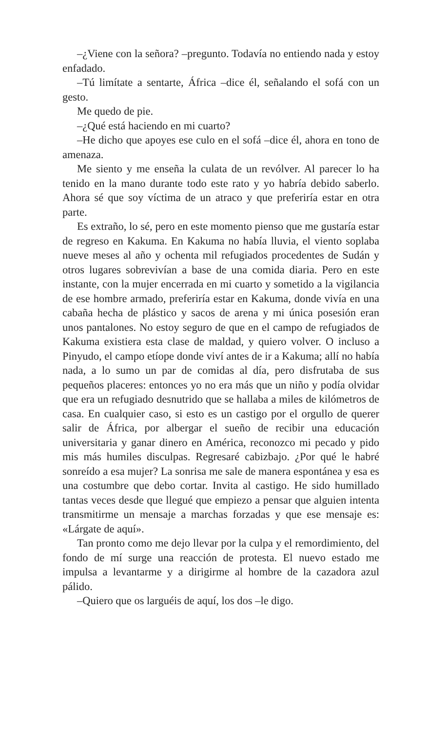–¿Viene con la señora? –pregunto. Todavía no entiendo nada y estoy enfadado.
–Tú limítate a sentarte, África –dice él, señalando el sofá con un gesto.
Me quedo de pie.
–¿Qué está haciendo en mi cuarto?
–He dicho que apoyes ese culo en el sofá –dice él, ahora en tono de amenaza.
Me siento y me enseña la culata de un revólver. Al parecer lo ha tenido en la mano durante todo este rato y yo habría debido saberlo. Ahora sé que soy víctima de un atraco y que preferiría estar en otra parte.
Es extraño, lo sé, pero en este momento pienso que me gustaría estar de regreso en Kakuma. En Kakuma no había lluvia, el viento soplaba nueve meses al año y ochenta mil refugiados procedentes de Sudán y otros lugares sobrevivían a base de una comida diaria. Pero en este instante, con la mujer encerrada en mi cuarto y sometido a la vigilancia de ese hombre armado, preferiría estar en Kakuma, donde vivía en una cabaña hecha de plástico y sacos de arena y mi única posesión eran unos pantalones. No estoy seguro de que en el campo de refugiados de Kakuma existiera esta clase de maldad, y quiero volver. O incluso a Pinyudo, el campo etíope donde viví antes de ir a Kakuma; allí no había nada, a lo sumo un par de comidas al día, pero disfrutaba de sus pequeños placeres: entonces yo no era más que un niño y podía olvidar que era un refugiado desnutrido que se hallaba a miles de kilómetros de casa. En cualquier caso, si esto es un castigo por el orgullo de querer salir de África, por albergar el sueño de recibir una educación universitaria y ganar dinero en América, reconozco mi pecado y pido mis más humiles disculpas. Regresaré cabizbajo. ¿Por qué le habré sonreído a esa mujer? La sonrisa me sale de manera espontánea y esa es una costumbre que debo cortar. Invita al castigo. He sido humillado tantas veces desde que llegué que empiezo a pensar que alguien intenta transmitirme un mensaje a marchas forzadas y que ese mensaje es: «Lárgate de aquí».
Tan pronto como me dejo llevar por la culpa y el remordimiento, del fondo de mí surge una reacción de protesta. El nuevo estado me impulsa a levantarme y a dirigirme al hombre de la cazadora azul pálido.
–Quiero que os larguéis de aquí, los dos –le digo.